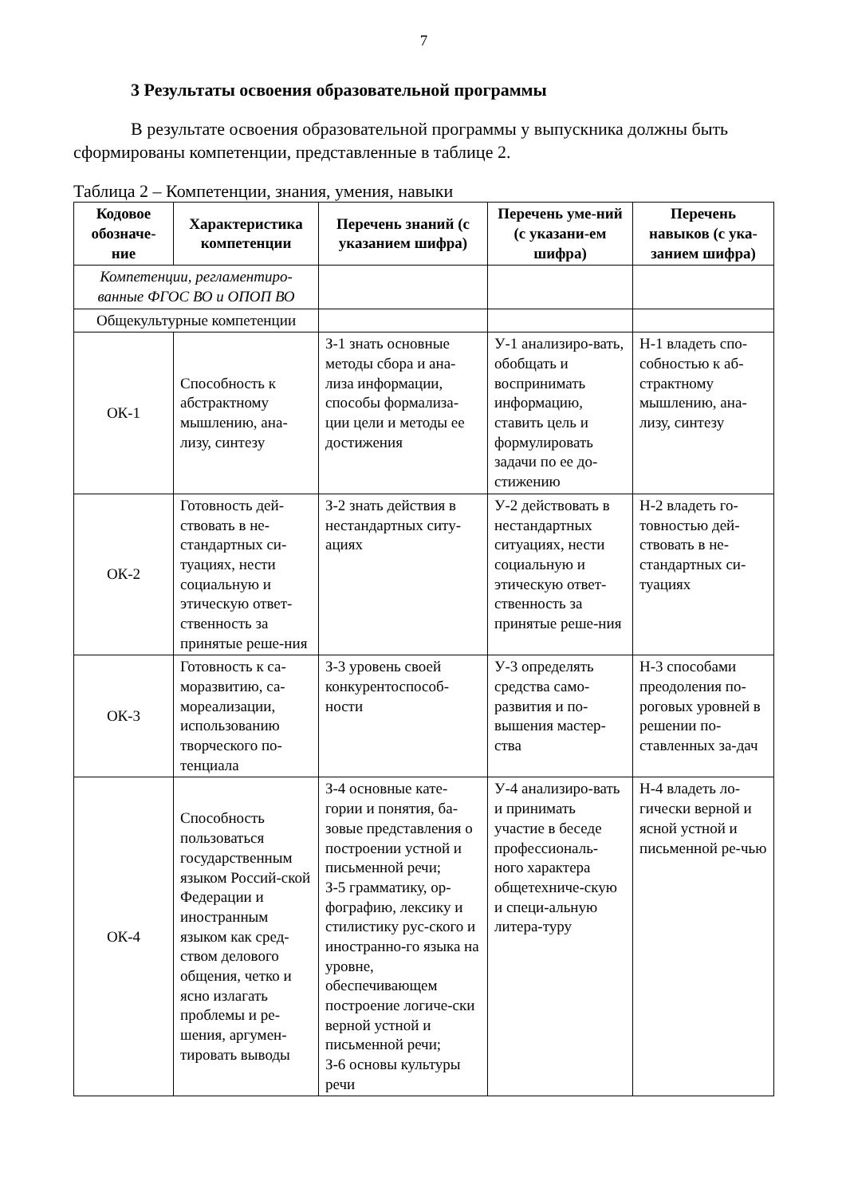7
3 Результаты освоения образовательной программы
В результате освоения образовательной программы у выпускника должны быть сформированы компетенции, представленные в таблице 2.
Таблица 2 – Компетенции, знания, умения, навыки
| Кодовое обозначе-ние | Характеристика компетенции | Перечень знаний (с указанием шифра) | Перечень уме-ний (с указани-ем шифра) | Перечень навыков (с ука-занием шифра) |
| --- | --- | --- | --- | --- |
| Компетенции, регламентиро-ванные ФГОС ВО и ОПОП ВО | | | | |
| Общекультурные компетенции | | | | |
| ОК-1 | Способность к абстрактному мышлению, ана-лизу, синтезу | З-1 знать основные методы сбора и ана-лиза информации, способы формализа-ции цели и методы ее достижения | У-1 анализиро-вать, обобщать и воспринимать информацию, ставить цель и формулировать задачи по ее до-стижению | Н-1 владеть спо-собностью к аб-страктному мышлению, ана-лизу, синтезу |
| ОК-2 | Готовность дей-ствовать в не-стандартных си-туациях, нести социальную и этическую ответ-ственность за принятые реше-ния | З-2 знать действия в нестандартных ситу-ациях | У-2 действовать в нестандартных ситуациях, нести социальную и этическую ответ-ственность за принятые реше-ния | Н-2 владеть го-товностью дей-ствовать в не-стандартных си-туациях |
| ОК-3 | Готовность к са-моразвитию, са-мореализации, использованию творческого по-тенциала | З-3 уровень своей конкурентоспособ-ности | У-3 определять средства само-развития и по-вышения мастер-ства | Н-3 способами преодоления по-роговых уровней в решении по-ставленных за-дач |
| ОК-4 | Способность пользоваться государственным языком Россий-ской Федерации и иностранным языком как сред-ством делового общения, четко и ясно излагать проблемы и ре-шения, аргумен-тировать выводы | З-4 основные кате-гории и понятия, ба-зовые представления о построении устной и письменной речи; З-5 грамматику, ор-фографию, лексику и стилистику рус-ского и иностранно-го языка на уровне, обеспечивающем построение логиче-ски верной устной и письменной речи; З-6 основы культуры речи | У-4 анализиро-вать и принимать участие в беседе профессиональ-ного характера общетехниче-скую и специ-альную литера-туру | Н-4 владеть ло-гически верной и ясной устной и письменной ре-чью |